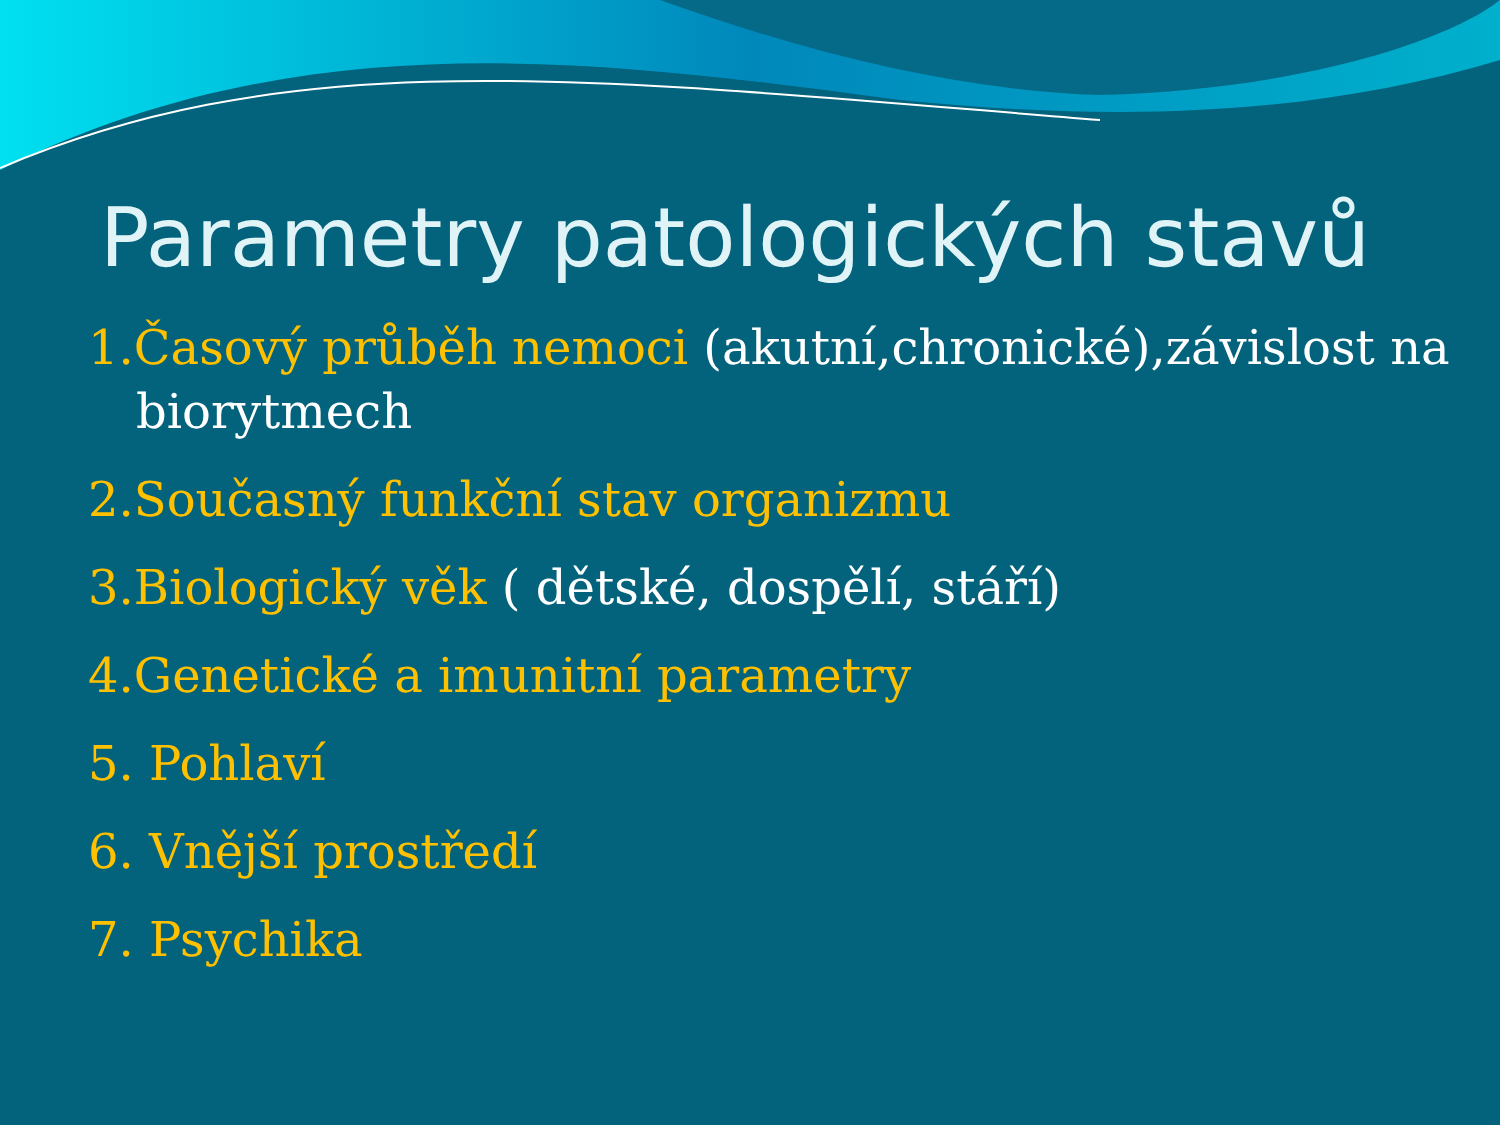Parametry patologických stavů
1.Časový průběh nemoci (akutní,chronické),závislost na
biorytmech
2.Současný funkční stav organizmu
3.Biologický věk ( dětské, dospělí, stáří)
4.Genetické a imunitní parametry
5. Pohlaví
6. Vnější prostředí
7. Psychika